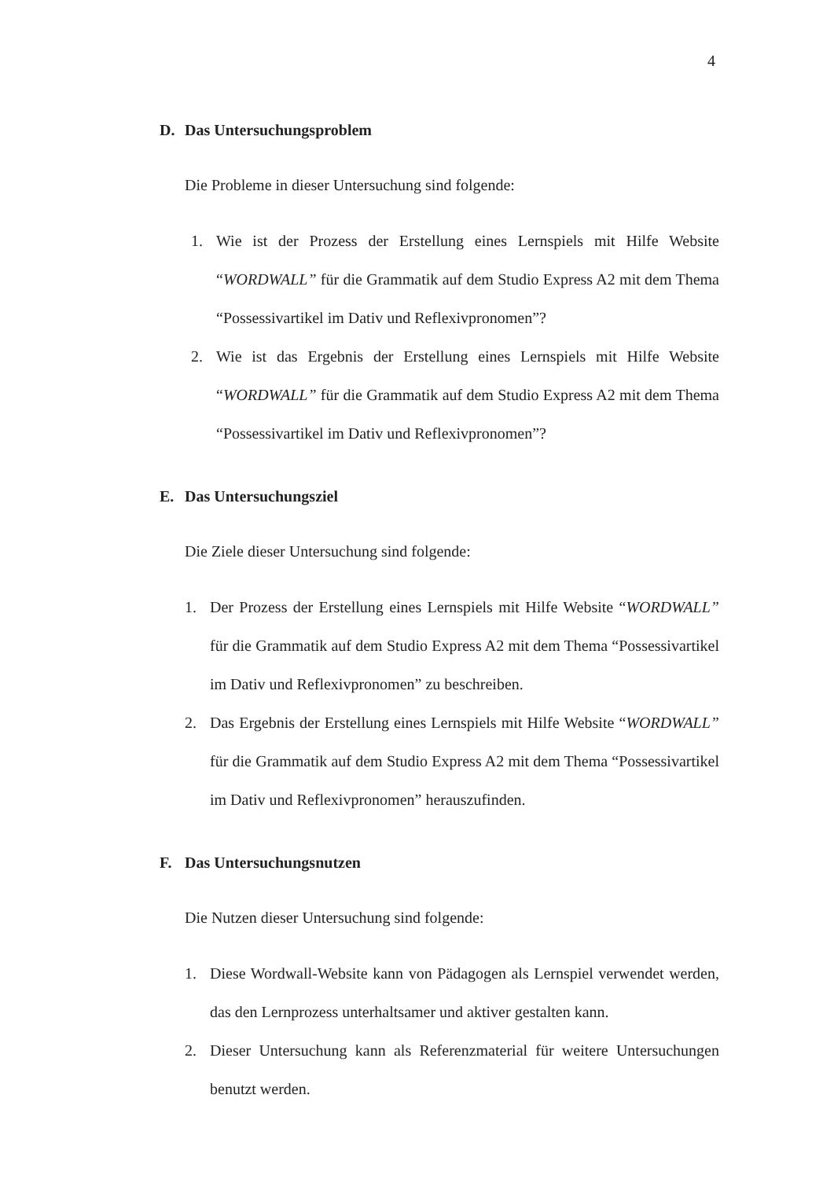4
D. Das Untersuchungsproblem
Die Probleme in dieser Untersuchung sind folgende:
1. Wie ist der Prozess der Erstellung eines Lernspiels mit Hilfe Website “WORDWALL” für die Grammatik auf dem Studio Express A2 mit dem Thema “Possessivartikel im Dativ und Reflexivpronomen”?
2. Wie ist das Ergebnis der Erstellung eines Lernspiels mit Hilfe Website “WORDWALL” für die Grammatik auf dem Studio Express A2 mit dem Thema “Possessivartikel im Dativ und Reflexivpronomen”?
E. Das Untersuchungsziel
Die Ziele dieser Untersuchung sind folgende:
1. Der Prozess der Erstellung eines Lernspiels mit Hilfe Website “WORDWALL” für die Grammatik auf dem Studio Express A2 mit dem Thema “Possessivartikel im Dativ und Reflexivpronomen” zu beschreiben.
2. Das Ergebnis der Erstellung eines Lernspiels mit Hilfe Website “WORDWALL” für die Grammatik auf dem Studio Express A2 mit dem Thema “Possessivartikel im Dativ und Reflexivpronomen” herauszufinden.
F. Das Untersuchungsnutzen
Die Nutzen dieser Untersuchung sind folgende:
1. Diese Wordwall-Website kann von Pädagogen als Lernspiel verwendet werden, das den Lernprozess unterhaltsamer und aktiver gestalten kann.
2. Dieser Untersuchung kann als Referenzmaterial für weitere Untersuchungen benutzt werden.